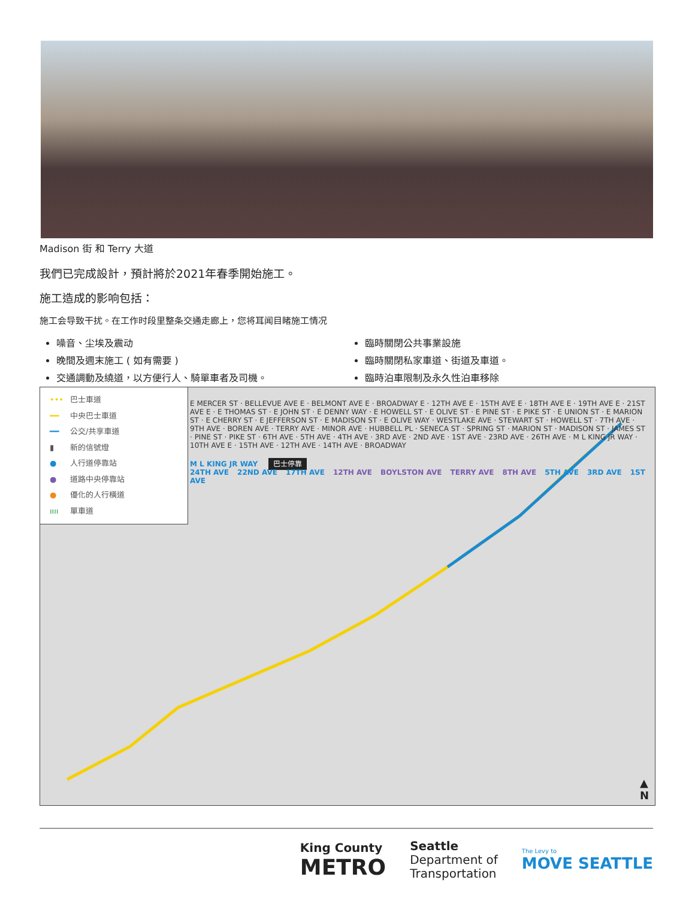Madison 街 和 Terry 大道
我們已完成設計，預計將於2021年春季開始施工。
施工造成的影响包括：
施工会导致干扰。在工作时段里整条交通走廊上，您将耳闻目睹施工情况
噪音、尘埃及震动
晚間及週末施工 ( 如有需要 )
交通調動及繞道，以方便行人、騎單車者及司機。
臨時關閉公共事業設施
臨時關閉私家車道、街道及車道。
臨時泊車限制及永久性泊車移除
••• 巴士車道
━━ 中央巴士車道
━━ 公交/共享車道
▮ 新的信號燈
● 人行道停靠站
● 道路中央停靠站
● 優化的人行橫道
ıııı 單車道
E MERCER ST · BELLEVUE AVE E · BELMONT AVE E · BROADWAY E · 12TH AVE E · 15TH AVE E · 18TH AVE E · 19TH AVE E · 21ST AVE E · E THOMAS ST · E JOHN ST · E DENNY WAY · E HOWELL ST · E OLIVE ST · E PINE ST · E PIKE ST · E UNION ST · E MARION ST · E CHERRY ST · E JEFFERSON ST · E MADISON ST · E OLIVE WAY · WESTLAKE AVE · STEWART ST · HOWELL ST · 7TH AVE · 9TH AVE · BOREN AVE · TERRY AVE · MINOR AVE · HUBBELL PL · SENECA ST · SPRING ST · MARION ST · MADISON ST · JAMES ST · PINE ST · PIKE ST · 6TH AVE · 5TH AVE · 4TH AVE · 3RD AVE · 2ND AVE · 1ST AVE · 23RD AVE · 26TH AVE · M L KING JR WAY · 10TH AVE E · 15TH AVE · 12TH AVE · 14TH AVE · BROADWAY
M L KING JR WAY 巴士停靠
24TH AVE 22ND AVE 17TH AVE 12TH AVE BOYLSTON AVE TERRY AVE 8TH AVE 5TH AVE 3RD AVE 1ST AVE
▲
N
King County
METRO
Seattle
Department of
Transportation
The Levy to
MOVE SEATTLE